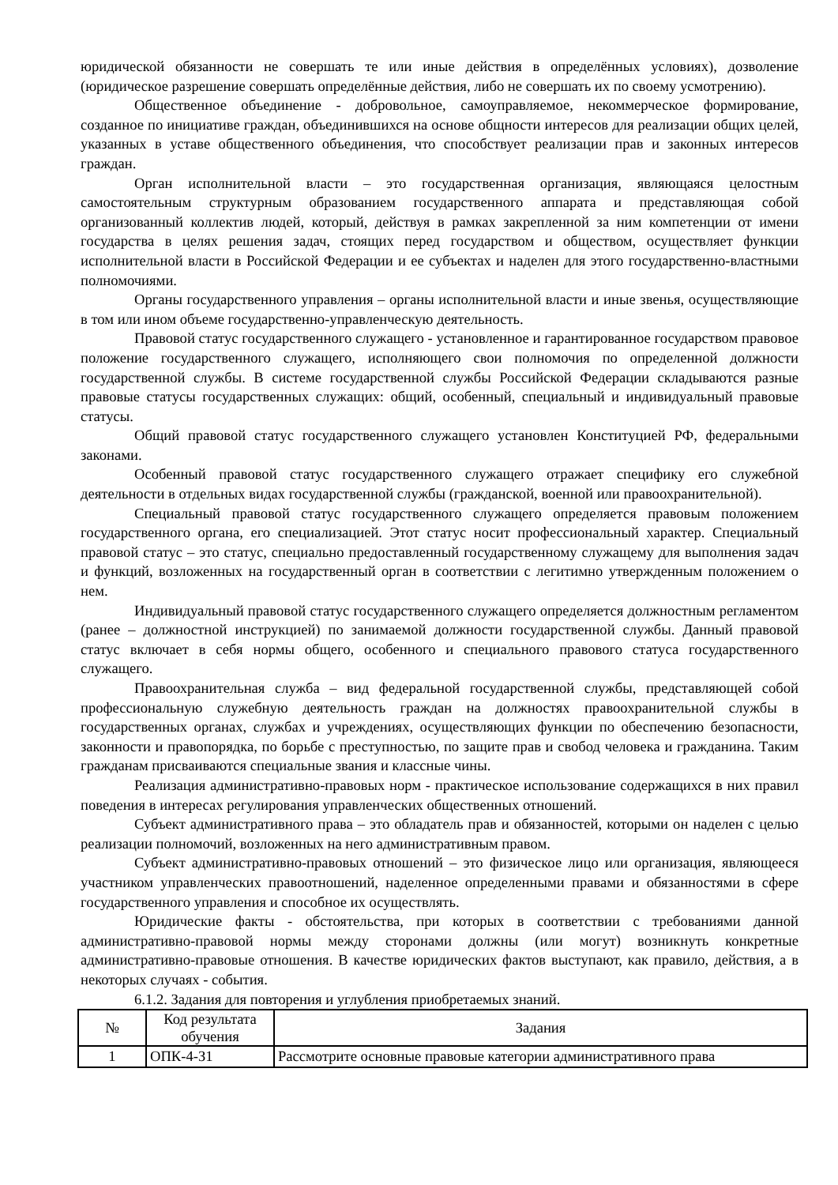юридической обязанности не совершать те или иные действия в определённых условиях), дозволение (юридическое разрешение совершать определённые действия, либо не совершать их по своему усмотрению).
Общественное объединение - добровольное, самоуправляемое, некоммерческое формирование, созданное по инициативе граждан, объединившихся на основе общности интересов для реализации общих целей, указанных в уставе общественного объединения, что способствует реализации прав и законных интересов граждан.
Орган исполнительной власти – это государственная организация, являющаяся целостным самостоятельным структурным образованием государственного аппарата и представляющая собой организованный коллектив людей, который, действуя в рамках закрепленной за ним компетенции от имени государства в целях решения задач, стоящих перед государством и обществом, осуществляет функции исполнительной власти в Российской Федерации и ее субъектах и наделен для этого государственно-властными полномочиями.
Органы государственного управления – органы исполнительной власти и иные звенья, осуществляющие в том или ином объеме государственно-управленческую деятельность.
Правовой статус государственного служащего - установленное и гарантированное государством правовое положение государственного служащего, исполняющего свои полномочия по определенной должности государственной службы. В системе государственной службы Российской Федерации складываются разные правовые статусы государственных служащих: общий, особенный, специальный и индивидуальный правовые статусы.
Общий правовой статус государственного служащего установлен Конституцией РФ, федеральными законами.
Особенный правовой статус государственного служащего отражает специфику его служебной деятельности в отдельных видах государственной службы (гражданской, военной или правоохранительной).
Специальный правовой статус государственного служащего определяется правовым положением государственного органа, его специализацией. Этот статус носит профессиональный характер. Специальный правовой статус – это статус, специально предоставленный государственному служащему для выполнения задач и функций, возложенных на государственный орган в соответствии с легитимно утвержденным положением о нем.
Индивидуальный правовой статус государственного служащего определяется должностным регламентом (ранее – должностной инструкцией) по занимаемой должности государственной службы. Данный правовой статус включает в себя нормы общего, особенного и специального правового статуса государственного служащего.
Правоохранительная служба – вид федеральной государственной службы, представляющей собой профессиональную служебную деятельность граждан на должностях правоохранительной службы в государственных органах, службах и учреждениях, осуществляющих функции по обеспечению безопасности, законности и правопорядка, по борьбе с преступностью, по защите прав и свобод человека и гражданина. Таким гражданам присваиваются специальные звания и классные чины.
Реализация административно-правовых норм - практическое использование содержащихся в них правил поведения в интересах регулирования управленческих общественных отношений.
Субъект административного права – это обладатель прав и обязанностей, которыми он наделен с целью реализации полномочий, возложенных на него административным правом.
Субъект административно-правовых отношений – это физическое лицо или организация, являющееся участником управленческих правоотношений, наделенное определенными правами и обязанностями в сфере государственного управления и способное их осуществлять.
Юридические факты - обстоятельства, при которых в соответствии с требованиями данной административно-правовой нормы между сторонами должны (или могут) возникнуть конкретные административно-правовые отношения. В качестве юридических фактов выступают, как правило, действия, а в некоторых случаях - события.
6.1.2. Задания для повторения и углубления приобретаемых знаний.
| № | Код результата обучения | Задания |
| --- | --- | --- |
| 1 | ОПК-4-З1 | Рассмотрите основные правовые категории административного права |